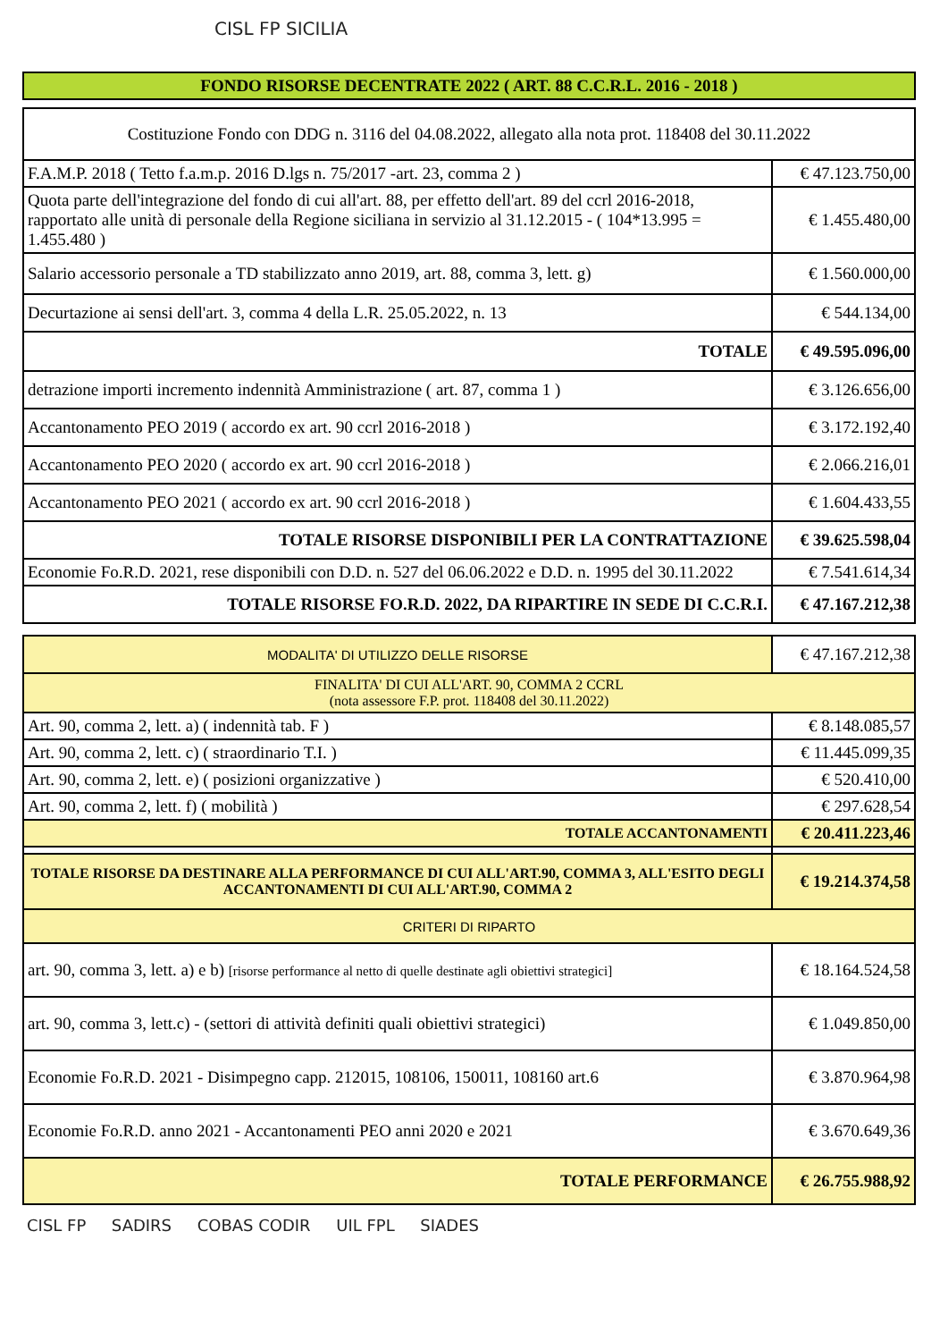CISL FP SICILIA
| FONDO RISORSE DECENTRATE 2022 ( ART. 88 C.C.R.L. 2016 - 2018 ) |
| Costituzione Fondo con DDG n. 3116 del 04.08.2022, allegato alla nota prot. 118408 del 30.11.2022 | |
| F.A.M.P. 2018 ( Tetto f.a.m.p. 2016 D.lgs n. 75/2017 -art. 23, comma 2 ) | € 47.123.750,00 |
| Quota parte dell'integrazione del fondo di cui all'art. 88, per effetto dell'art. 89 del ccrl 2016-2018, rapportato alle unità di personale della Regione siciliana in servizio al 31.12.2015 - ( 104*13.995 = 1.455.480 ) | € 1.455.480,00 |
| Salario accessorio personale a TD stabilizzato anno 2019, art. 88, comma 3, lett. g) | € 1.560.000,00 |
| Decurtazione ai sensi dell'art. 3, comma 4 della L.R. 25.05.2022, n. 13 | € 544.134,00 |
| TOTALE | € 49.595.096,00 |
| detrazione importi incremento indennità Amministrazione ( art. 87, comma 1 ) | € 3.126.656,00 |
| Accantonamento PEO 2019 ( accordo ex art. 90 ccrl 2016-2018 ) | € 3.172.192,40 |
| Accantonamento PEO 2020 ( accordo ex art. 90 ccrl 2016-2018 ) | € 2.066.216,01 |
| Accantonamento PEO 2021 ( accordo ex art. 90 ccrl 2016-2018 ) | € 1.604.433,55 |
| TOTALE RISORSE DISPONIBILI PER LA CONTRATTAZIONE | € 39.625.598,04 |
| Economie Fo.R.D. 2021, rese disponibili con D.D. n. 527 del 06.06.2022 e D.D. n. 1995 del 30.11.2022 | € 7.541.614,34 |
| TOTALE RISORSE FO.R.D. 2022, DA RIPARTIRE IN SEDE DI C.C.R.I. | € 47.167.212,38 |
| MODALITA' DI UTILIZZO DELLE RISORSE | € 47.167.212,38 |
| FINALITA' DI CUI ALL'ART. 90, COMMA 2 CCRL (nota assessore F.P. prot. 118408 del 30.11.2022) | |
| Art. 90, comma 2, lett. a) ( indennità tab. F ) | € 8.148.085,57 |
| Art. 90, comma 2, lett. c) ( straordinario T.I. ) | € 11.445.099,35 |
| Art. 90, comma 2, lett. e) ( posizioni organizzative ) | € 520.410,00 |
| Art. 90, comma 2, lett. f) ( mobilità ) | € 297.628,54 |
| TOTALE ACCANTONAMENTI | € 20.411.223,46 |
| TOTALE RISORSE DA DESTINARE ALLA PERFORMANCE DI CUI ALL'ART.90, COMMA 3, ALL'ESITO DEGLI ACCANTONAMENTI DI CUI ALL'ART.90, COMMA 2 | € 19.214.374,58 |
| CRITERI DI RIPARTO | |
| art. 90, comma 3, lett. a) e b) [risorse performance al netto di quelle destinate agli obiettivi strategici] | € 18.164.524,58 |
| art. 90, comma 3, lett.c) - (settori di attività definiti quali obiettivi strategici) | € 1.049.850,00 |
| Economie Fo.R.D. 2021 - Disimpegno capp. 212015, 108106, 150011, 108160 art.6 | € 3.870.964,98 |
| Economie Fo.R.D. anno 2021 - Accantonamenti PEO anni 2020 e 2021 | € 3.670.649,36 |
| TOTALE PERFORMANCE | € 26.755.988,92 |
CISL FP SADIRS COBAS CODIR UIL FPL SIADES